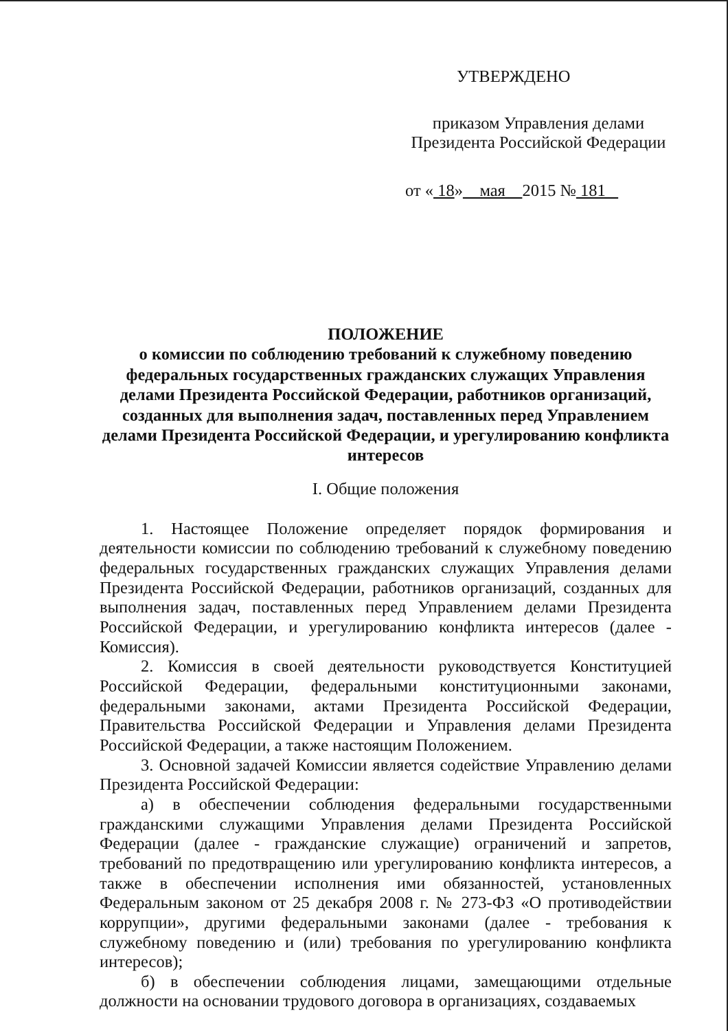УТВЕРЖДЕНО
приказом Управления делами
Президента Российской Федерации
от « 18» мая 2015 № 181
ПОЛОЖЕНИЕ
о комиссии по соблюдению требований к служебному поведению федеральных государственных гражданских служащих Управления делами Президента Российской Федерации, работников организаций, созданных для выполнения задач, поставленных перед Управлением делами Президента Российской Федерации, и урегулированию конфликта интересов
I. Общие положения
1. Настоящее Положение определяет порядок формирования и деятельности комиссии по соблюдению требований к служебному поведению федеральных государственных гражданских служащих Управления делами Президента Российской Федерации, работников организаций, созданных для выполнения задач, поставленных перед Управлением делами Президента Российской Федерации, и урегулированию конфликта интересов (далее - Комиссия).
2. Комиссия в своей деятельности руководствуется Конституцией Российской Федерации, федеральными конституционными законами, федеральными законами, актами Президента Российской Федерации, Правительства Российской Федерации и Управления делами Президента Российской Федерации, а также настоящим Положением.
3. Основной задачей Комиссии является содействие Управлению делами Президента Российской Федерации:
а) в обеспечении соблюдения федеральными государственными гражданскими служащими Управления делами Президента Российской Федерации (далее - гражданские служащие) ограничений и запретов, требований по предотвращению или урегулированию конфликта интересов, а также в обеспечении исполнения ими обязанностей, установленных Федеральным законом от 25 декабря 2008 г. № 273-ФЗ «О противодействии коррупции», другими федеральными законами (далее - требования к служебному поведению и (или) требования по урегулированию конфликта интересов);
б) в обеспечении соблюдения лицами, замещающими отдельные должности на основании трудового договора в организациях, создаваемых